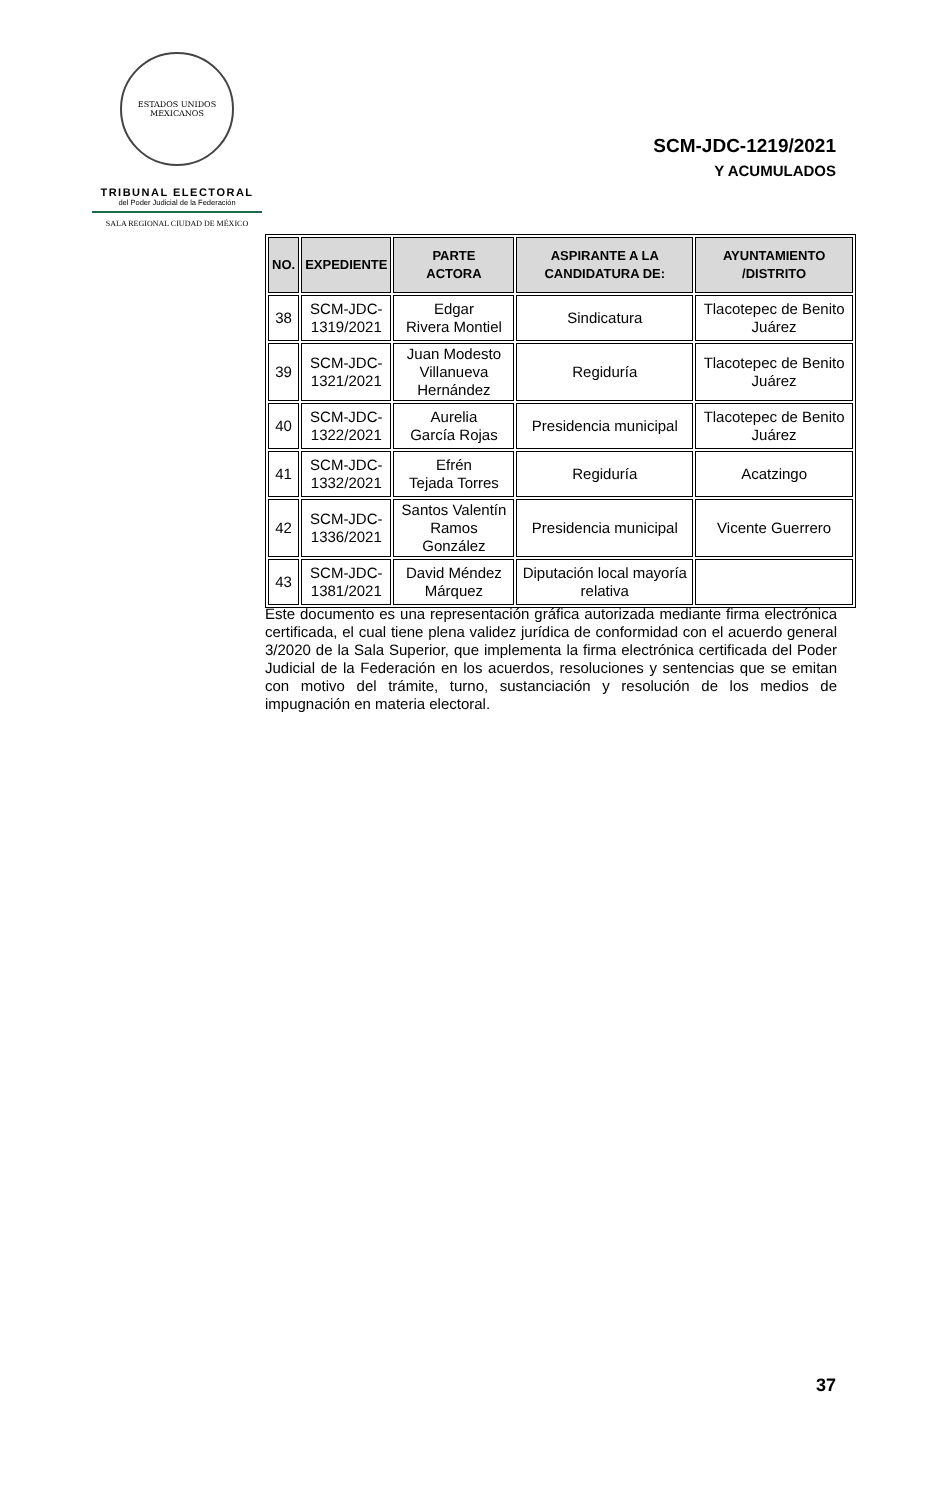ESTADOS UNIDOS MEXICANOS
TRIBUNAL ELECTORAL
del Poder Judicial de la Federación
SALA REGIONAL CIUDAD DE MÉXICO
SCM-JDC-1219/2021
Y ACUMULADOS
| NO. | EXPEDIENTE | PARTE ACTORA | ASPIRANTE A LA CANDIDATURA DE: | AYUNTAMIENTO /DISTRITO |
| --- | --- | --- | --- | --- |
| 38 | SCM-JDC- 1319/2021 | Edgar Rivera Montiel | Sindicatura | Tlacotepec de Benito Juárez |
| 39 | SCM-JDC- 1321/2021 | Juan Modesto Villanueva Hernández | Regiduría | Tlacotepec de Benito Juárez |
| 40 | SCM-JDC- 1322/2021 | Aurelia García Rojas | Presidencia municipal | Tlacotepec de Benito Juárez |
| 41 | SCM-JDC- 1332/2021 | Efrén Tejada Torres | Regiduría | Acatzingo |
| 42 | SCM-JDC- 1336/2021 | Santos Valentín Ramos González | Presidencia municipal | Vicente Guerrero |
| 43 | SCM-JDC- 1381/2021 | David Méndez Márquez | Diputación local mayoría relativa | |
Este documento es una representación gráfica autorizada mediante firma electrónica certificada, el cual tiene plena validez jurídica de conformidad con el acuerdo general 3/2020 de la Sala Superior, que implementa la firma electrónica certificada del Poder Judicial de la Federación en los acuerdos, resoluciones y sentencias que se emitan con motivo del trámite, turno, sustanciación y resolución de los medios de impugnación en materia electoral.
37